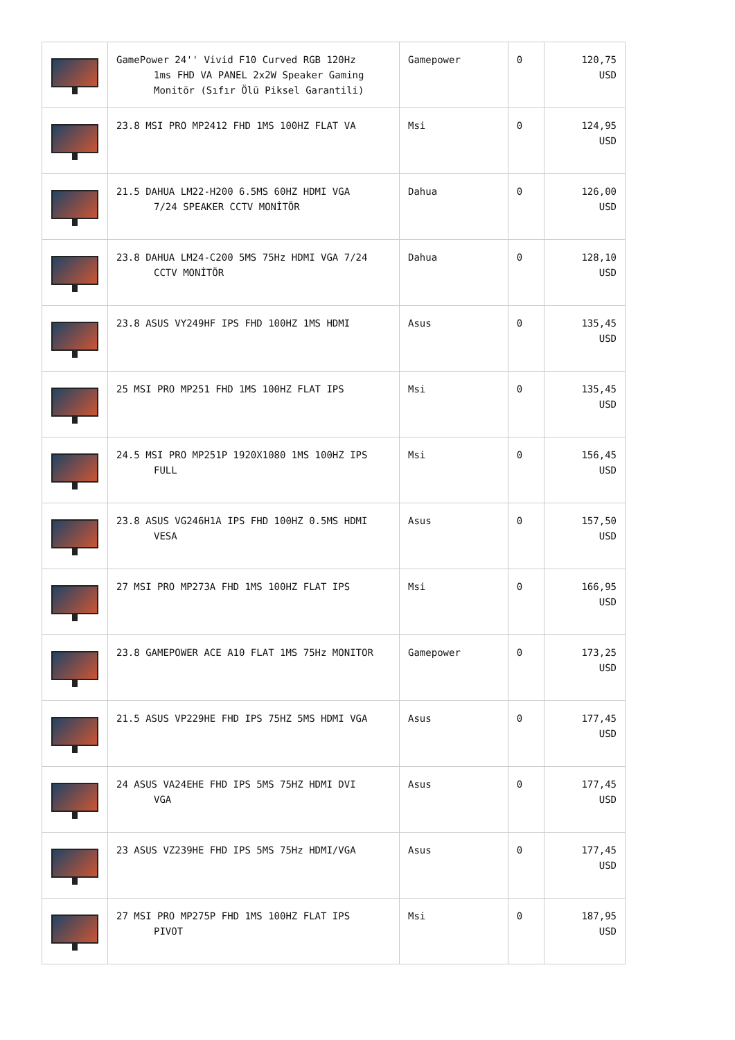| | GamePower 24'' Vivid F10 Curved RGB 120Hz 1ms FHD VA PANEL 2x2W Speaker Gaming Monitör (Sıfır Ölü Piksel Garantili) | Gamepower | 0 | 120,75 USD |
| | 23.8 MSI PRO MP2412 FHD 1MS 100HZ FLAT VA | Msi | 0 | 124,95 USD |
| | 21.5 DAHUA LM22-H200 6.5MS 60HZ HDMI VGA 7/24 SPEAKER CCTV MONİTÖR | Dahua | 0 | 126,00 USD |
| | 23.8 DAHUA LM24-C200 5MS 75Hz HDMI VGA 7/24 CCTV MONİTÖR | Dahua | 0 | 128,10 USD |
| | 23.8 ASUS VY249HF IPS FHD 100HZ 1MS HDMI | Asus | 0 | 135,45 USD |
| | 25 MSI PRO MP251 FHD 1MS 100HZ FLAT IPS | Msi | 0 | 135,45 USD |
| | 24.5 MSI PRO MP251P 1920X1080 1MS 100HZ IPS FULL | Msi | 0 | 156,45 USD |
| | 23.8 ASUS VG246H1A IPS FHD 100HZ 0.5MS HDMI VESA | Asus | 0 | 157,50 USD |
| | 27 MSI PRO MP273A FHD 1MS 100HZ FLAT IPS | Msi | 0 | 166,95 USD |
| | 23.8 GAMEPOWER ACE A10 FLAT 1MS 75Hz MONITOR | Gamepower | 0 | 173,25 USD |
| | 21.5 ASUS VP229HE FHD IPS 75HZ 5MS HDMI VGA | Asus | 0 | 177,45 USD |
| | 24 ASUS VA24EHE FHD IPS 5MS 75HZ HDMI DVI VGA | Asus | 0 | 177,45 USD |
| | 23 ASUS VZ239HE FHD IPS 5MS 75Hz HDMI/VGA | Asus | 0 | 177,45 USD |
| | 27 MSI PRO MP275P FHD 1MS 100HZ FLAT IPS PIVOT | Msi | 0 | 187,95 USD |